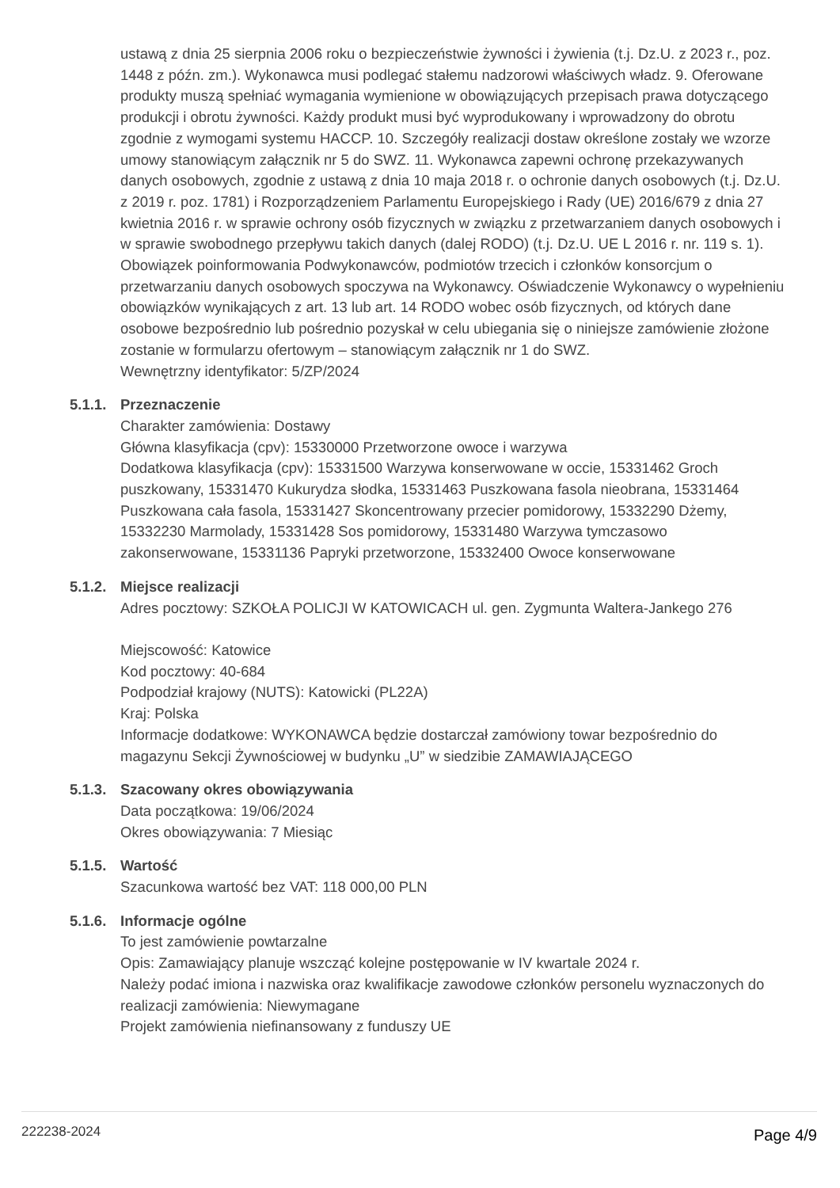ustawą z dnia 25 sierpnia 2006 roku o bezpieczeństwie żywności i żywienia (t.j. Dz.U. z 2023 r., poz. 1448 z późn. zm.). Wykonawca musi podlegać stałemu nadzorowi właściwych władz. 9. Oferowane produkty muszą spełniać wymagania wymienione w obowiązujących przepisach prawa dotyczącego produkcji i obrotu żywności. Każdy produkt musi być wyprodukowany i wprowadzony do obrotu zgodnie z wymogami systemu HACCP. 10. Szczegóły realizacji dostaw określone zostały we wzorze umowy stanowiącym załącznik nr 5 do SWZ. 11. Wykonawca zapewni ochronę przekazywanych danych osobowych, zgodnie z ustawą z dnia 10 maja 2018 r. o ochronie danych osobowych (t.j. Dz.U. z 2019 r. poz. 1781) i Rozporządzeniem Parlamentu Europejskiego i Rady (UE) 2016/679 z dnia 27 kwietnia 2016 r. w sprawie ochrony osób fizycznych w związku z przetwarzaniem danych osobowych i w sprawie swobodnego przepływu takich danych (dalej RODO) (t.j. Dz.U. UE L 2016 r. nr. 119 s. 1). Obowiązek poinformowania Podwykonawców, podmiotów trzecich i członków konsorcjum o przetwarzaniu danych osobowych spoczywa na Wykonawcy. Oświadczenie Wykonawcy o wypełnieniu obowiązków wynikających z art. 13 lub art. 14 RODO wobec osób fizycznych, od których dane osobowe bezpośrednio lub pośrednio pozyskał w celu ubiegania się o niniejsze zamówienie złożone zostanie w formularzu ofertowym – stanowiącym załącznik nr 1 do SWZ.
Wewnętrzny identyfikator: 5/ZP/2024
5.1.1.
Przeznaczenie
Charakter zamówienia: Dostawy
Główna klasyfikacja (cpv): 15330000 Przetworzone owoce i warzywa
Dodatkowa klasyfikacja (cpv): 15331500 Warzywa konserwowane w occie, 15331462 Groch puszkowany, 15331470 Kukurydza słodka, 15331463 Puszkowana fasola nieobrana, 15331464 Puszkowana cała fasola, 15331427 Skoncentrowany przecier pomidorowy, 15332290 Dżemy, 15332230 Marmolady, 15331428 Sos pomidorowy, 15331480 Warzywa tymczasowo zakonserwowane, 15331136 Papryki przetworzone, 15332400 Owoce konserwowane
5.1.2.
Miejsce realizacji
Adres pocztowy: SZKOŁA POLICJI W KATOWICACH ul. gen. Zygmunta Waltera-Jankego 276
Miejscowość: Katowice
Kod pocztowy: 40-684
Podpodział krajowy (NUTS): Katowicki (PL22A)
Kraj: Polska
Informacje dodatkowe: WYKONAWCA będzie dostarczał zamówiony towar bezpośrednio do magazynu Sekcji Żywnościowej w budynku „U” w siedzibie ZAMAWIAJĄCEGO
5.1.3.
Szacowany okres obowiązywania
Data początkowa: 19/06/2024
Okres obowiązywania: 7 Miesiąc
5.1.5.
Wartość
Szacunkowa wartość bez VAT: 118 000,00 PLN
5.1.6.
Informacje ogólne
To jest zamówienie powtarzalne
Opis: Zamawiający planuje wszcząć kolejne postępowanie w IV kwartale 2024 r.
Należy podać imiona i nazwiska oraz kwalifikacje zawodowe członków personelu wyznaczonych do realizacji zamówienia: Niewymagane
Projekt zamówienia niefinansowany z funduszy UE
222238-2024 Page 4/9